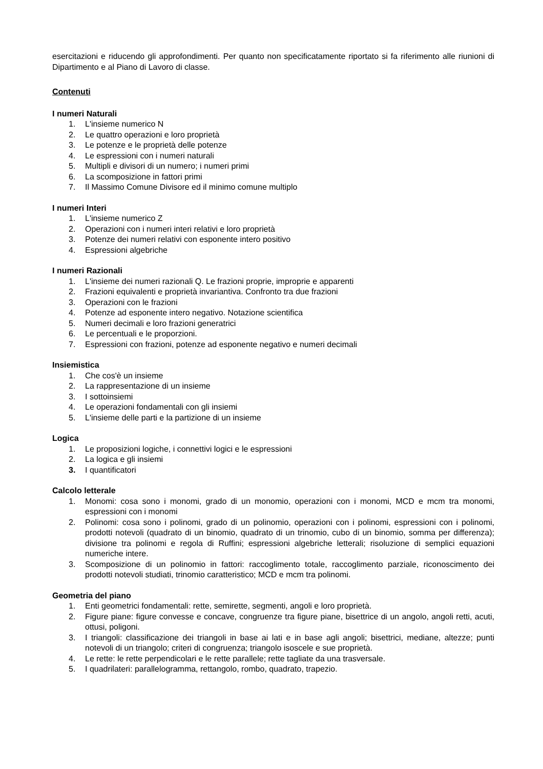esercitazioni e riducendo gli approfondimenti. Per quanto non specificatamente riportato si fa riferimento alle riunioni di Dipartimento e al Piano di Lavoro di classe.
Contenuti
I numeri Naturali
1. L'insieme numerico N
2. Le quattro operazioni e loro proprietà
3. Le potenze e le proprietà delle potenze
4. Le espressioni con i numeri naturali
5. Multipli e divisori di un numero; i numeri primi
6. La scomposizione in fattori primi
7. Il Massimo Comune Divisore ed il minimo comune multiplo
I numeri Interi
1. L'insieme numerico Z
2. Operazioni con i numeri interi relativi e loro proprietà
3. Potenze dei numeri relativi con esponente intero positivo
4. Espressioni algebriche
I numeri Razionali
1. L'insieme dei numeri razionali Q. Le frazioni proprie, improprie e apparenti
2. Frazioni equivalenti e proprietà invariantiva. Confronto tra due frazioni
3. Operazioni con le frazioni
4. Potenze ad esponente intero negativo. Notazione scientifica
5. Numeri decimali e loro frazioni generatrici
6. Le percentuali e le proporzioni.
7. Espressioni con frazioni, potenze ad esponente negativo e numeri decimali
Insiemistica
1. Che cos'è un insieme
2. La rappresentazione di un insieme
3. I sottoinsiemi
4. Le operazioni fondamentali con gli insiemi
5. L'insieme delle parti e la partizione di un insieme
Logica
1. Le proposizioni logiche, i connettivi logici e le espressioni
2. La logica e gli insiemi
3. I quantificatori
Calcolo letterale
1. Monomi: cosa sono i monomi, grado di un monomio, operazioni con i monomi, MCD e mcm tra monomi, espressioni con i monomi
2. Polinomi: cosa sono i polinomi, grado di un polinomio, operazioni con i polinomi, espressioni con i polinomi, prodotti notevoli (quadrato di un binomio, quadrato di un trinomio, cubo di un binomio, somma per differenza); divisione tra polinomi e regola di Ruffini; espressioni algebriche letterali; risoluzione di semplici equazioni numeriche intere.
3. Scomposizione di un polinomio in fattori: raccoglimento totale, raccoglimento parziale, riconoscimento dei prodotti notevoli studiati, trinomio caratteristico; MCD e mcm tra polinomi.
Geometria del piano
1. Enti geometrici fondamentali: rette, semirette, segmenti, angoli e loro proprietà.
2. Figure piane: figure convesse e concave, congruenze tra figure piane, bisettrice di un angolo, angoli retti, acuti, ottusi, poligoni.
3. I triangoli: classificazione dei triangoli in base ai lati e in base agli angoli; bisettrici, mediane, altezze; punti notevoli di un triangolo; criteri di congruenza; triangolo isoscele e sue proprietà.
4. Le rette: le rette perpendicolari e le rette parallele; rette tagliate da una trasversale.
5. I quadrilateri: parallelogramma, rettangolo, rombo, quadrato, trapezio.